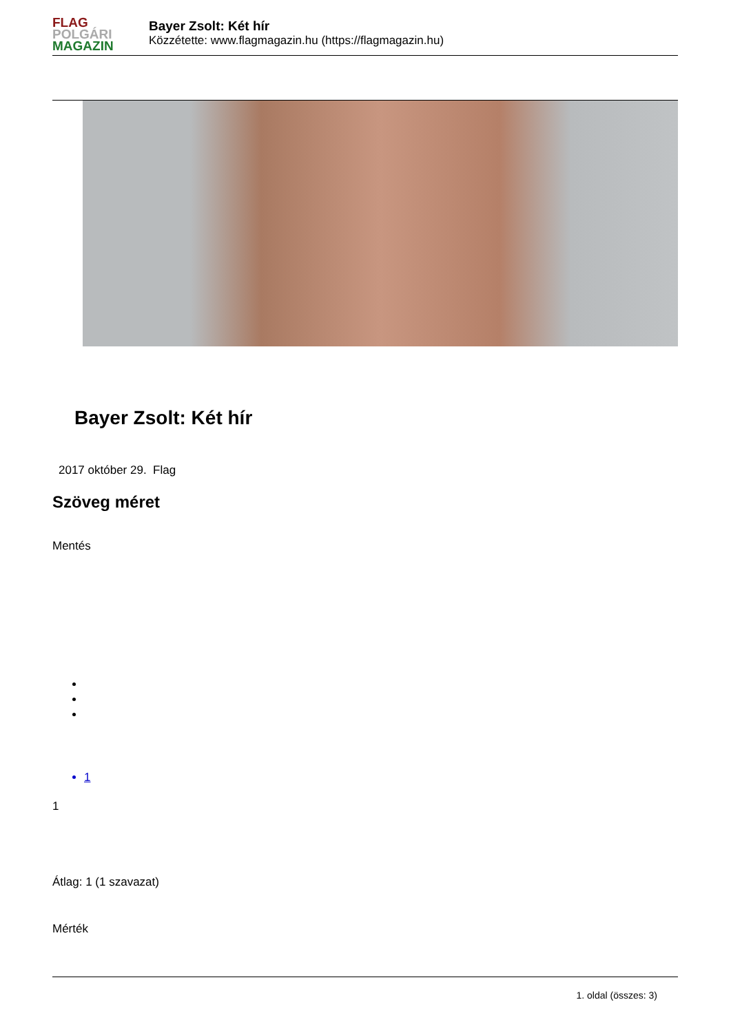FLAG
POLGÁRI
MAGAZIN
Bayer Zsolt: Két hír
Közzétette: www.flagmagazin.hu (https://flagmagazin.hu)
Bayer Zsolt: Két hír
2017 október 29. Flag
Szöveg méret
Mentés
1
1
Átlag: 1 (1 szavazat)
Mérték
1. oldal (összes: 3)